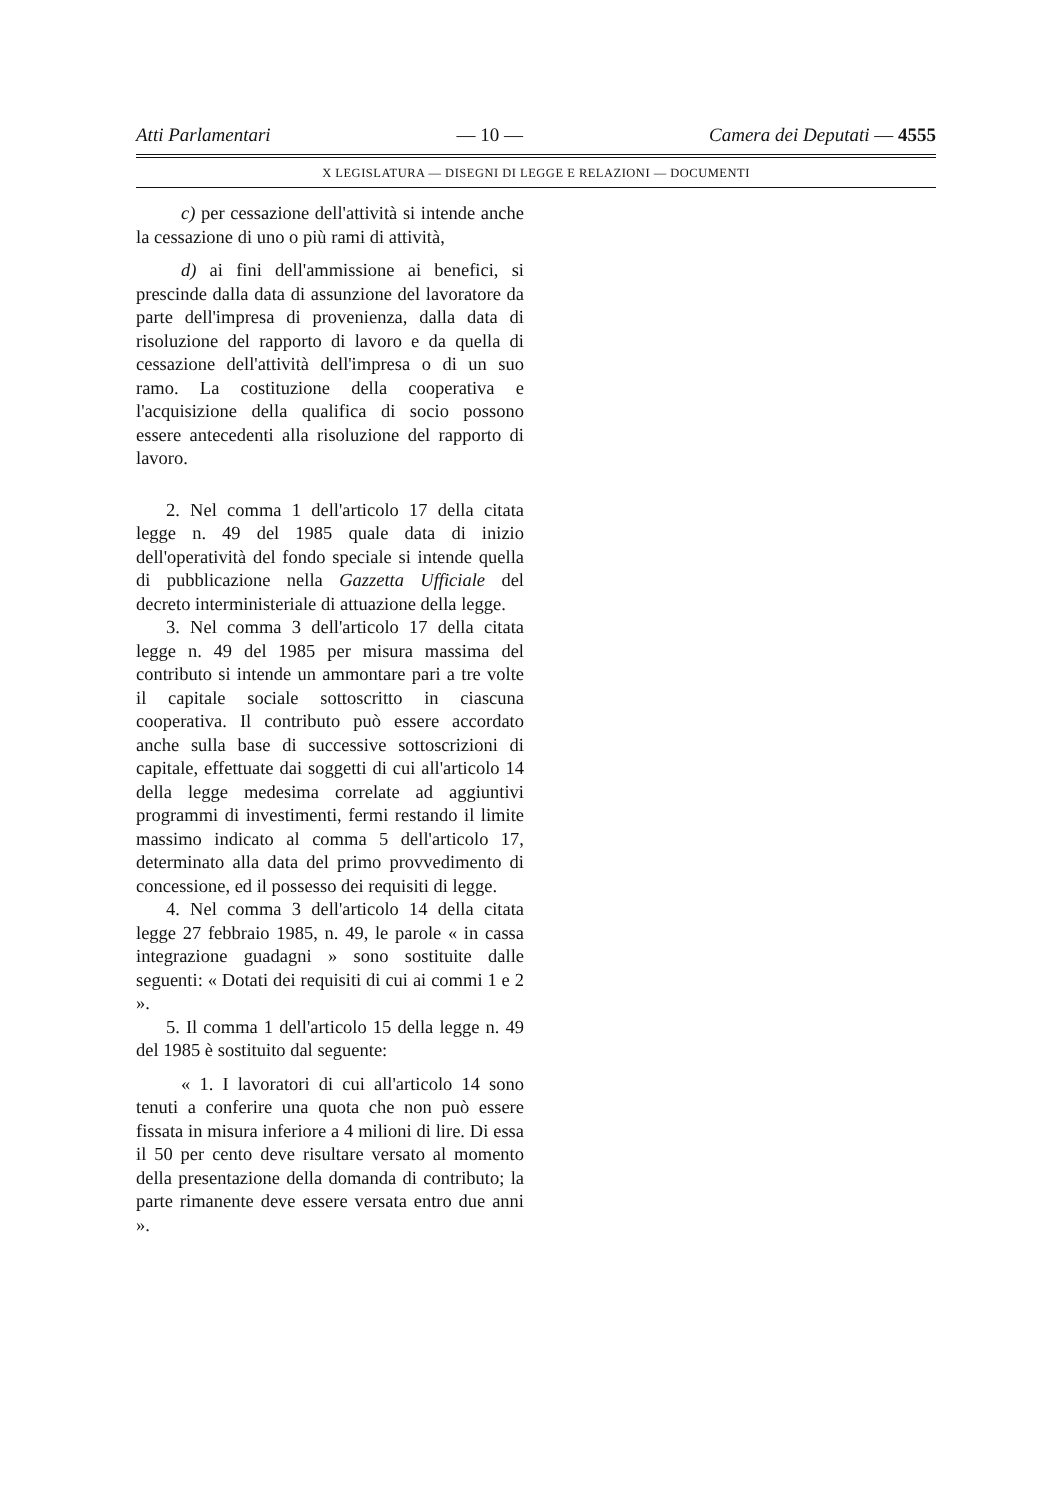Atti Parlamentari — 10 — Camera dei Deputati — 4555
X LEGISLATURA — DISEGNI DI LEGGE E RELAZIONI — DOCUMENTI
c) per cessazione dell'attività si intende anche la cessazione di uno o più rami di attività,
d) ai fini dell'ammissione ai benefici, si prescinde dalla data di assunzione del lavoratore da parte dell'impresa di provenienza, dalla data di risoluzione del rapporto di lavoro e da quella di cessazione dell'attività dell'impresa o di un suo ramo. La costituzione della cooperativa e l'acquisizione della qualifica di socio possono essere antecedenti alla risoluzione del rapporto di lavoro.
2. Nel comma 1 dell'articolo 17 della citata legge n. 49 del 1985 quale data di inizio dell'operatività del fondo speciale si intende quella di pubblicazione nella Gazzetta Ufficiale del decreto interministeriale di attuazione della legge.
3. Nel comma 3 dell'articolo 17 della citata legge n. 49 del 1985 per misura massima del contributo si intende un ammontare pari a tre volte il capitale sociale sottoscritto in ciascuna cooperativa. Il contributo può essere accordato anche sulla base di successive sottoscrizioni di capitale, effettuate dai soggetti di cui all'articolo 14 della legge medesima correlate ad aggiuntivi programmi di investimenti, fermi restando il limite massimo indicato al comma 5 dell'articolo 17, determinato alla data del primo provvedimento di concessione, ed il possesso dei requisiti di legge.
4. Nel comma 3 dell'articolo 14 della citata legge 27 febbraio 1985, n. 49, le parole « in cassa integrazione guadagni » sono sostituite dalle seguenti: « Dotati dei requisiti di cui ai commi 1 e 2 ».
5. Il comma 1 dell'articolo 15 della legge n. 49 del 1985 è sostituito dal seguente:
« 1. I lavoratori di cui all'articolo 14 sono tenuti a conferire una quota che non può essere fissata in misura inferiore a 4 milioni di lire. Di essa il 50 per cento deve risultare versato al momento della presentazione della domanda di contributo; la parte rimanente deve essere versata entro due anni ».